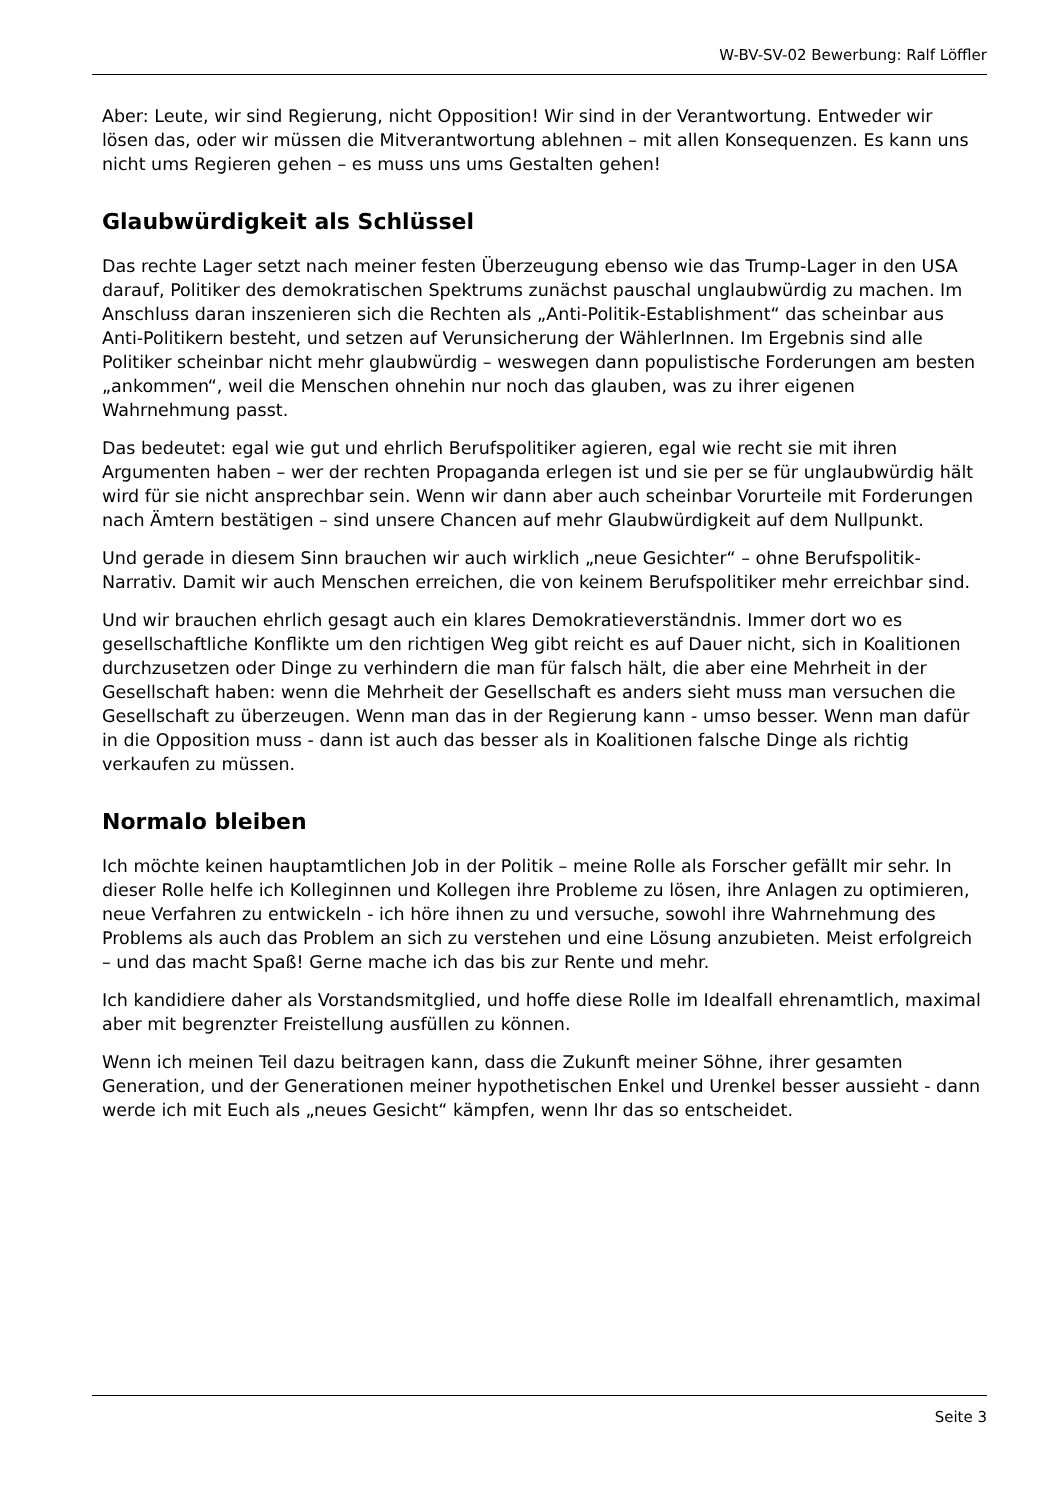W-BV-SV-02 Bewerbung: Ralf Löffler
Aber: Leute, wir sind Regierung, nicht Opposition! Wir sind in der Verantwortung. Entweder wir lösen das, oder wir müssen die Mitverantwortung ablehnen – mit allen Konsequenzen. Es kann uns nicht ums Regieren gehen – es muss uns ums Gestalten gehen!
Glaubwürdigkeit als Schlüssel
Das rechte Lager setzt nach meiner festen Überzeugung ebenso wie das Trump-Lager in den USA darauf, Politiker des demokratischen Spektrums zunächst pauschal unglaubwürdig zu machen. Im Anschluss daran inszenieren sich die Rechten als „Anti-Politik-Establishment“ das scheinbar aus Anti-Politikern besteht, und setzen auf Verunsicherung der WählerInnen. Im Ergebnis sind alle Politiker scheinbar nicht mehr glaubwürdig – weswegen dann populistische Forderungen am besten „ankommen“, weil die Menschen ohnehin nur noch das glauben, was zu ihrer eigenen Wahrnehmung passt.
Das bedeutet: egal wie gut und ehrlich Berufspolitiker agieren, egal wie recht sie mit ihren Argumenten haben – wer der rechten Propaganda erlegen ist und sie per se für unglaubwürdig hält wird für sie nicht ansprechbar sein. Wenn wir dann aber auch scheinbar Vorurteile mit Forderungen nach Ämtern bestätigen – sind unsere Chancen auf mehr Glaubwürdigkeit auf dem Nullpunkt.
Und gerade in diesem Sinn brauchen wir auch wirklich „neue Gesichter“ – ohne Berufspolitik-Narrativ. Damit wir auch Menschen erreichen, die von keinem Berufspolitiker mehr erreichbar sind.
Und wir brauchen ehrlich gesagt auch ein klares Demokratieverständnis. Immer dort wo es gesellschaftliche Konflikte um den richtigen Weg gibt reicht es auf Dauer nicht, sich in Koalitionen durchzusetzen oder Dinge zu verhindern die man für falsch hält, die aber eine Mehrheit in der Gesellschaft haben: wenn die Mehrheit der Gesellschaft es anders sieht muss man versuchen die Gesellschaft zu überzeugen. Wenn man das in der Regierung kann - umso besser. Wenn man dafür in die Opposition muss - dann ist auch das besser als in Koalitionen falsche Dinge als richtig verkaufen zu müssen.
Normalo bleiben
Ich möchte keinen hauptamtlichen Job in der Politik – meine Rolle als Forscher gefällt mir sehr. In dieser Rolle helfe ich Kolleginnen und Kollegen ihre Probleme zu lösen, ihre Anlagen zu optimieren, neue Verfahren zu entwickeln - ich höre ihnen zu und versuche, sowohl ihre Wahrnehmung des Problems als auch das Problem an sich zu verstehen und eine Lösung anzubieten. Meist erfolgreich – und das macht Spaß! Gerne mache ich das bis zur Rente und mehr.
Ich kandidiere daher als Vorstandsmitglied, und hoffe diese Rolle im Idealfall ehrenamtlich, maximal aber mit begrenzter Freistellung ausfüllen zu können.
Wenn ich meinen Teil dazu beitragen kann, dass die Zukunft meiner Söhne, ihrer gesamten Generation, und der Generationen meiner hypothetischen Enkel und Urenkel besser aussieht - dann werde ich mit Euch als „neues Gesicht“ kämpfen, wenn Ihr das so entscheidet.
Seite 3